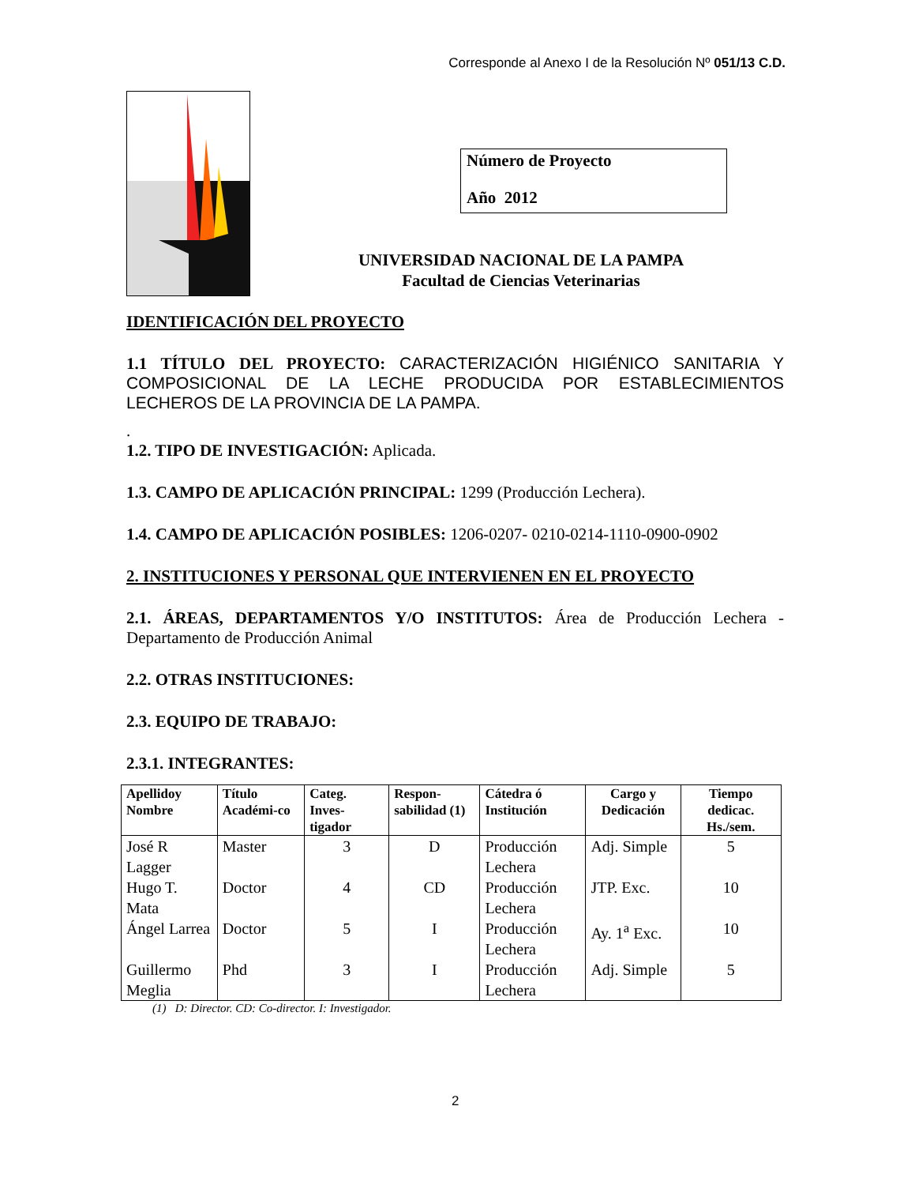Corresponde al Anexo I de la Resolución Nº 051/13 C.D.
Número de Proyecto
Año 2012
UNIVERSIDAD NACIONAL DE LA PAMPA
Facultad de Ciencias Veterinarias
IDENTIFICACIÓN DEL PROYECTO
1.1 TÍTULO DEL PROYECTO: CARACTERIZACIÓN HIGIÉNICO SANITARIA Y COMPOSICIONAL DE LA LECHE PRODUCIDA POR ESTABLECIMIENTOS LECHEROS DE LA PROVINCIA DE LA PAMPA.
.
1.2. TIPO DE INVESTIGACIÓN: Aplicada.
1.3. CAMPO DE APLICACIÓN PRINCIPAL: 1299 (Producción Lechera).
1.4. CAMPO DE APLICACIÓN POSIBLES: 1206-0207- 0210-0214-1110-0900-0902
2. INSTITUCIONES Y PERSONAL QUE INTERVIENEN EN EL PROYECTO
2.1. ÁREAS, DEPARTAMENTOS Y/O INSTITUTOS: Área de Producción Lechera - Departamento de Producción Animal
2.2. OTRAS INSTITUCIONES:
2.3. EQUIPO DE TRABAJO:
2.3.1. INTEGRANTES:
| Apellidoy Nombre | Título Académi-co | Categ. Inves-tigador | Respon-sabilidad (1) | Cátedra ó Institución | Cargo y Dedicación | Tiempo dedicac. Hs./sem. |
| --- | --- | --- | --- | --- | --- | --- |
| José R Lagger | Master | 3 | D | Producción Lechera | Adj. Simple | 5 |
| Hugo T. Mata | Doctor | 4 | CD | Producción Lechera | JTP. Exc. | 10 |
| Ángel Larrea | Doctor | 5 | I | Producción Lechera | Ay. 1<sup>a</sup> Exc. | 10 |
| Guillermo Meglia | Phd | 3 | I | Producción Lechera | Adj. Simple | 5 |
(1) D: Director. CD: Co-director. I: Investigador.
2